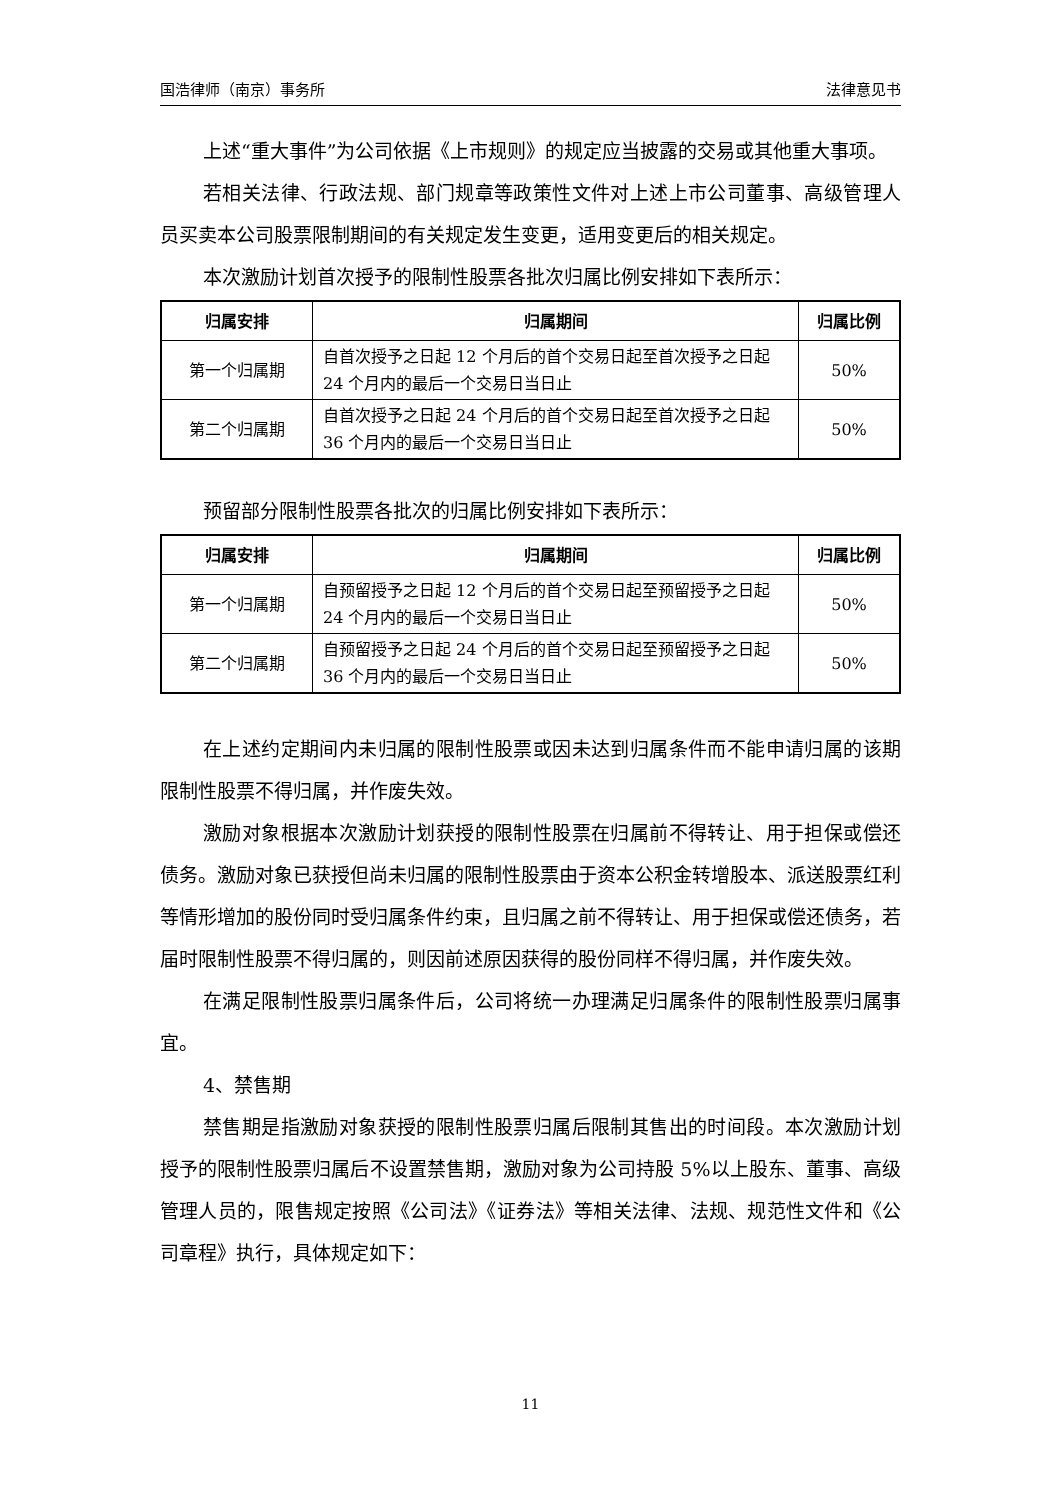国浩律师（南京）事务所 法律意见书
上述“重大事件”为公司依据《上市规则》的规定应当披露的交易或其他重大事项。
若相关法律、行政法规、部门规章等政策性文件对上述上市公司董事、高级管理人员买卖本公司股票限制期间的有关规定发生变更，适用变更后的相关规定。
本次激励计划首次授予的限制性股票各批次归属比例安排如下表所示：
| 归属安排 | 归属期间 | 归属比例 |
| --- | --- | --- |
| 第一个归属期 | 自首次授予之日起 12 个月后的首个交易日起至首次授予之日起 24 个月内的最后一个交易日当日止 | 50% |
| 第二个归属期 | 自首次授予之日起 24 个月后的首个交易日起至首次授予之日起 36 个月内的最后一个交易日当日止 | 50% |
预留部分限制性股票各批次的归属比例安排如下表所示：
| 归属安排 | 归属期间 | 归属比例 |
| --- | --- | --- |
| 第一个归属期 | 自预留授予之日起 12 个月后的首个交易日起至预留授予之日起 24 个月内的最后一个交易日当日止 | 50% |
| 第二个归属期 | 自预留授予之日起 24 个月后的首个交易日起至预留授予之日起 36 个月内的最后一个交易日当日止 | 50% |
在上述约定期间内未归属的限制性股票或因未达到归属条件而不能申请归属的该期限制性股票不得归属，并作废失效。
激励对象根据本次激励计划获授的限制性股票在归属前不得转让、用于担保或偿还债务。激励对象已获授但尚未归属的限制性股票由于资本公积金转增股本、派送股票红利等情形增加的股份同时受归属条件约束，且归属之前不得转让、用于担保或偿还债务，若届时限制性股票不得归属的，则因前述原因获得的股份同样不得归属，并作废失效。
在满足限制性股票归属条件后，公司将统一办理满足归属条件的限制性股票归属事宜。
4、禁售期
禁售期是指激励对象获授的限制性股票归属后限制其售出的时间段。本次激励计划授予的限制性股票归属后不设置禁售期，激励对象为公司持股 5%以上股东、董事、高级管理人员的，限售规定按照《公司法》《证券法》等相关法律、法规、规范性文件和《公司章程》执行，具体规定如下：
11